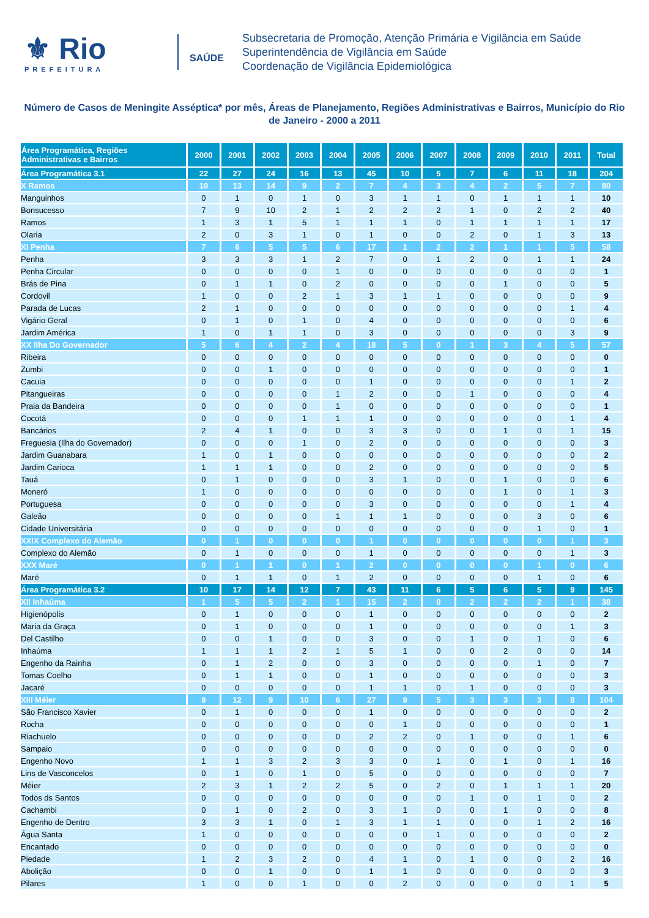⚜ Rio
PREFEITURA
SAÚDE
Subsecretaria de Promoção, Atenção Primária e Vigilância em Saúde
Superintendência de Vigilância em Saúde
Coordenação de Vigilância Epidemiológica
Número de Casos de Meningite Asséptica* por mês, Áreas de Planejamento, Regiões Administrativas e Bairros, Município do Rio de Janeiro - 2000 a 2011
| Área Programática, Regiões Administrativas e Bairros | 2000 | 2001 | 2002 | 2003 | 2004 | 2005 | 2006 | 2007 | 2008 | 2009 | 2010 | 2011 | Total |
| --- | --- | --- | --- | --- | --- | --- | --- | --- | --- | --- | --- | --- | --- |
| Área Programática 3.1 | 22 | 27 | 24 | 16 | 13 | 45 | 10 | 5 | 7 | 6 | 11 | 18 | 204 |
| X Ramos | 10 | 13 | 14 | 9 | 2 | 7 | 4 | 3 | 4 | 2 | 5 | 7 | 80 |
| Manguinhos | 0 | 1 | 0 | 1 | 0 | 3 | 1 | 1 | 0 | 1 | 1 | 1 | 10 |
| Bonsucesso | 7 | 9 | 10 | 2 | 1 | 2 | 2 | 2 | 1 | 0 | 2 | 2 | 40 |
| Ramos | 1 | 3 | 1 | 5 | 1 | 1 | 1 | 0 | 1 | 1 | 1 | 1 | 17 |
| Olaria | 2 | 0 | 3 | 1 | 0 | 1 | 0 | 0 | 2 | 0 | 1 | 3 | 13 |
| XI Penha | 7 | 6 | 5 | 5 | 6 | 17 | 1 | 2 | 2 | 1 | 1 | 5 | 58 |
| Penha | 3 | 3 | 3 | 1 | 2 | 7 | 0 | 1 | 2 | 0 | 1 | 1 | 24 |
| Penha Circular | 0 | 0 | 0 | 0 | 1 | 0 | 0 | 0 | 0 | 0 | 0 | 0 | 1 |
| Brás de Pina | 0 | 1 | 1 | 0 | 2 | 0 | 0 | 0 | 0 | 1 | 0 | 0 | 5 |
| Cordovil | 1 | 0 | 0 | 2 | 1 | 3 | 1 | 1 | 0 | 0 | 0 | 0 | 9 |
| Parada de Lucas | 2 | 1 | 0 | 0 | 0 | 0 | 0 | 0 | 0 | 0 | 0 | 1 | 4 |
| Vigário Geral | 0 | 1 | 0 | 1 | 0 | 4 | 0 | 0 | 0 | 0 | 0 | 0 | 6 |
| Jardim América | 1 | 0 | 1 | 1 | 0 | 3 | 0 | 0 | 0 | 0 | 0 | 3 | 9 |
| XX Ilha Do Governador | 5 | 6 | 4 | 2 | 4 | 18 | 5 | 0 | 1 | 3 | 4 | 5 | 57 |
| Ribeira | 0 | 0 | 0 | 0 | 0 | 0 | 0 | 0 | 0 | 0 | 0 | 0 | 0 |
| Zumbi | 0 | 0 | 1 | 0 | 0 | 0 | 0 | 0 | 0 | 0 | 0 | 0 | 1 |
| Cacuia | 0 | 0 | 0 | 0 | 0 | 1 | 0 | 0 | 0 | 0 | 0 | 1 | 2 |
| Pitangueiras | 0 | 0 | 0 | 0 | 1 | 2 | 0 | 0 | 1 | 0 | 0 | 0 | 4 |
| Praia da Bandeira | 0 | 0 | 0 | 0 | 1 | 0 | 0 | 0 | 0 | 0 | 0 | 0 | 1 |
| Cocotá | 0 | 0 | 0 | 1 | 1 | 1 | 0 | 0 | 0 | 0 | 0 | 1 | 4 |
| Bancários | 2 | 4 | 1 | 0 | 0 | 3 | 3 | 0 | 0 | 1 | 0 | 1 | 15 |
| Freguesia (Ilha do Governador) | 0 | 0 | 0 | 1 | 0 | 2 | 0 | 0 | 0 | 0 | 0 | 0 | 3 |
| Jardim Guanabara | 1 | 0 | 1 | 0 | 0 | 0 | 0 | 0 | 0 | 0 | 0 | 0 | 2 |
| Jardim Carioca | 1 | 1 | 1 | 0 | 0 | 2 | 0 | 0 | 0 | 0 | 0 | 0 | 5 |
| Tauá | 0 | 1 | 0 | 0 | 0 | 3 | 1 | 0 | 0 | 1 | 0 | 0 | 6 |
| Moneró | 1 | 0 | 0 | 0 | 0 | 0 | 0 | 0 | 0 | 1 | 0 | 1 | 3 |
| Portuguesa | 0 | 0 | 0 | 0 | 0 | 3 | 0 | 0 | 0 | 0 | 0 | 1 | 4 |
| Galeão | 0 | 0 | 0 | 0 | 1 | 1 | 1 | 0 | 0 | 0 | 3 | 0 | 6 |
| Cidade Universitária | 0 | 0 | 0 | 0 | 0 | 0 | 0 | 0 | 0 | 0 | 1 | 0 | 1 |
| XXIX Complexo do Alemão | 0 | 1 | 0 | 0 | 0 | 1 | 0 | 0 | 0 | 0 | 0 | 1 | 3 |
| Complexo do Alemão | 0 | 1 | 0 | 0 | 0 | 1 | 0 | 0 | 0 | 0 | 0 | 1 | 3 |
| XXX Maré | 0 | 1 | 1 | 0 | 1 | 2 | 0 | 0 | 0 | 0 | 1 | 0 | 6 |
| Maré | 0 | 1 | 1 | 0 | 1 | 2 | 0 | 0 | 0 | 0 | 1 | 0 | 6 |
| Área Programática 3.2 | 10 | 17 | 14 | 12 | 7 | 43 | 11 | 6 | 5 | 6 | 5 | 9 | 145 |
| XII Inhaúma | 1 | 5 | 5 | 2 | 1 | 15 | 2 | 0 | 2 | 2 | 2 | 1 | 38 |
| Higienópolis | 0 | 1 | 0 | 0 | 0 | 1 | 0 | 0 | 0 | 0 | 0 | 0 | 2 |
| Maria da Graça | 0 | 1 | 0 | 0 | 0 | 1 | 0 | 0 | 0 | 0 | 0 | 1 | 3 |
| Del Castilho | 0 | 0 | 1 | 0 | 0 | 3 | 0 | 0 | 1 | 0 | 1 | 0 | 6 |
| Inhaúma | 1 | 1 | 1 | 2 | 1 | 5 | 1 | 0 | 0 | 2 | 0 | 0 | 14 |
| Engenho da Rainha | 0 | 1 | 2 | 0 | 0 | 3 | 0 | 0 | 0 | 0 | 1 | 0 | 7 |
| Tomas Coelho | 0 | 1 | 1 | 0 | 0 | 1 | 0 | 0 | 0 | 0 | 0 | 0 | 3 |
| Jacaré | 0 | 0 | 0 | 0 | 0 | 1 | 1 | 0 | 1 | 0 | 0 | 0 | 3 |
| XIII Méier | 9 | 12 | 9 | 10 | 6 | 27 | 9 | 5 | 3 | 3 | 3 | 8 | 104 |
| São Francisco Xavier | 0 | 1 | 0 | 0 | 0 | 1 | 0 | 0 | 0 | 0 | 0 | 0 | 2 |
| Rocha | 0 | 0 | 0 | 0 | 0 | 0 | 1 | 0 | 0 | 0 | 0 | 0 | 1 |
| Riachuelo | 0 | 0 | 0 | 0 | 0 | 2 | 2 | 0 | 1 | 0 | 0 | 1 | 6 |
| Sampaio | 0 | 0 | 0 | 0 | 0 | 0 | 0 | 0 | 0 | 0 | 0 | 0 | 0 |
| Engenho Novo | 1 | 1 | 3 | 2 | 3 | 3 | 0 | 1 | 0 | 1 | 0 | 1 | 16 |
| Lins de Vasconcelos | 0 | 1 | 0 | 1 | 0 | 5 | 0 | 0 | 0 | 0 | 0 | 0 | 7 |
| Méier | 2 | 3 | 1 | 2 | 2 | 5 | 0 | 2 | 0 | 1 | 1 | 1 | 20 |
| Todos ds Santos | 0 | 0 | 0 | 0 | 0 | 0 | 0 | 0 | 1 | 0 | 1 | 0 | 2 |
| Cachambi | 0 | 1 | 0 | 2 | 0 | 3 | 1 | 0 | 0 | 1 | 0 | 0 | 8 |
| Engenho de Dentro | 3 | 3 | 1 | 0 | 1 | 3 | 1 | 1 | 0 | 0 | 1 | 2 | 16 |
| Água Santa | 1 | 0 | 0 | 0 | 0 | 0 | 0 | 1 | 0 | 0 | 0 | 0 | 2 |
| Encantado | 0 | 0 | 0 | 0 | 0 | 0 | 0 | 0 | 0 | 0 | 0 | 0 | 0 |
| Piedade | 1 | 2 | 3 | 2 | 0 | 4 | 1 | 0 | 1 | 0 | 0 | 2 | 16 |
| Abolição | 0 | 0 | 1 | 0 | 0 | 1 | 1 | 0 | 0 | 0 | 0 | 0 | 3 |
| Pilares | 1 | 0 | 0 | 1 | 0 | 0 | 2 | 0 | 0 | 0 | 0 | 1 | 5 |